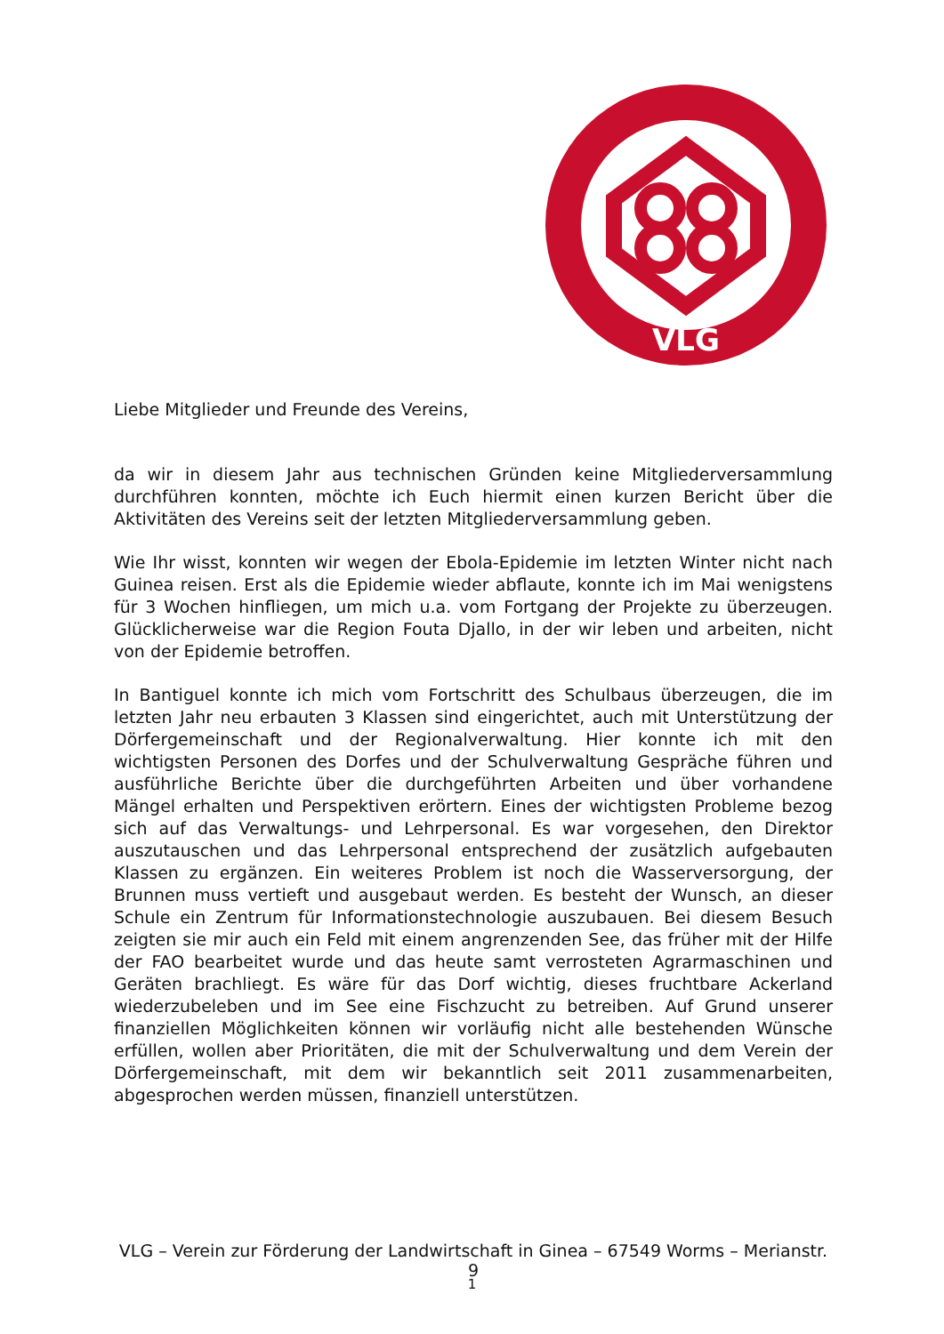VLG
Liebe Mitglieder und Freunde des Vereins,
da wir in diesem Jahr aus technischen Gründen keine Mitgliederversammlung durchführen konnten, möchte ich Euch hiermit einen kurzen Bericht über die Aktivitäten des Vereins seit der letzten Mitgliederversammlung geben.
Wie Ihr wisst, konnten wir wegen der Ebola-Epidemie im letzten Winter nicht nach Guinea reisen. Erst als die Epidemie wieder abflaute, konnte ich im Mai wenigstens für 3 Wochen hinfliegen, um mich u.a. vom Fortgang der Projekte zu überzeugen. Glücklicherweise war die Region Fouta Djallo, in der wir leben und arbeiten, nicht von der Epidemie betroffen.
In Bantiguel konnte ich mich vom Fortschritt des Schulbaus überzeugen, die im letzten Jahr neu erbauten 3 Klassen sind eingerichtet, auch mit Unterstützung der Dörfergemeinschaft und der Regionalverwaltung. Hier konnte ich mit den wichtigsten Personen des Dorfes und der Schulverwaltung Gespräche führen und ausführliche Berichte über die durchgeführten Arbeiten und über vorhandene Mängel erhalten und Perspektiven erörtern. Eines der wichtigsten Probleme bezog sich auf das Verwaltungs- und Lehrpersonal. Es war vorgesehen, den Direktor auszutauschen und das Lehrpersonal entsprechend der zusätzlich aufgebauten Klassen zu ergänzen. Ein weiteres Problem ist noch die Wasserversorgung, der Brunnen muss vertieft und ausgebaut werden. Es besteht der Wunsch, an dieser Schule ein Zentrum für Informationstechnologie auszubauen. Bei diesem Besuch zeigten sie mir auch ein Feld mit einem angrenzenden See, das früher mit der Hilfe der FAO bearbeitet wurde und das heute samt verrosteten Agrarmaschinen und Geräten brachliegt. Es wäre für das Dorf wichtig, dieses fruchtbare Ackerland wiederzubeleben und im See eine Fischzucht zu betreiben. Auf Grund unserer finanziellen Möglichkeiten können wir vorläufig nicht alle bestehenden Wünsche erfüllen, wollen aber Prioritäten, die mit der Schulverwaltung und dem Verein der Dörfergemeinschaft, mit dem wir bekanntlich seit 2011 zusammenarbeiten, abgesprochen werden müssen, finanziell unterstützen.
VLG – Verein zur Förderung der Landwirtschaft in Ginea – 67549 Worms – Merianstr. 9
1